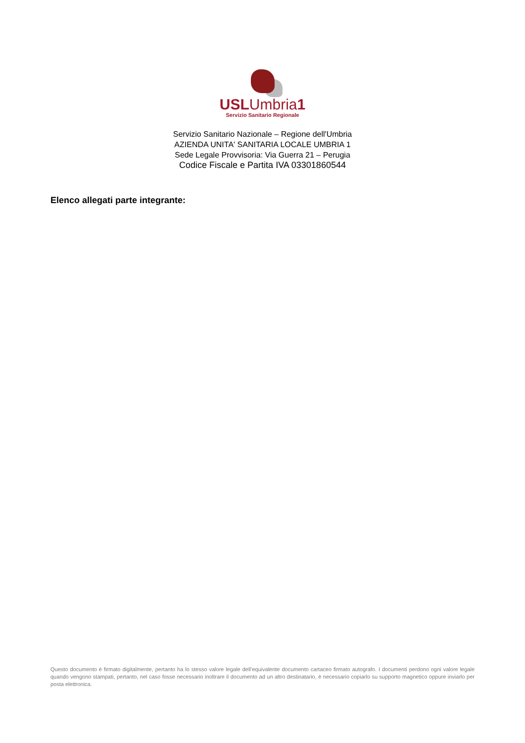USLUmbria1
Servizio Sanitario Regionale
Servizio Sanitario Nazionale – Regione dell'Umbria
AZIENDA UNITA' SANITARIA LOCALE UMBRIA 1
Sede Legale Provvisoria: Via Guerra 21 – Perugia
Codice Fiscale e Partita IVA 03301860544
Elenco allegati parte integrante:
Questo documento è firmato digitalmente, pertanto ha lo stesso valore legale dell’equivalente documento cartaceo firmato autografo. I documenti perdono ogni valore legale quando vengono stampati, pertanto, nel caso fosse necessario inoltrare il documento ad un altro destinatario, è necessario copiarlo su supporto magnetico oppure inviarlo per posta elettronica.